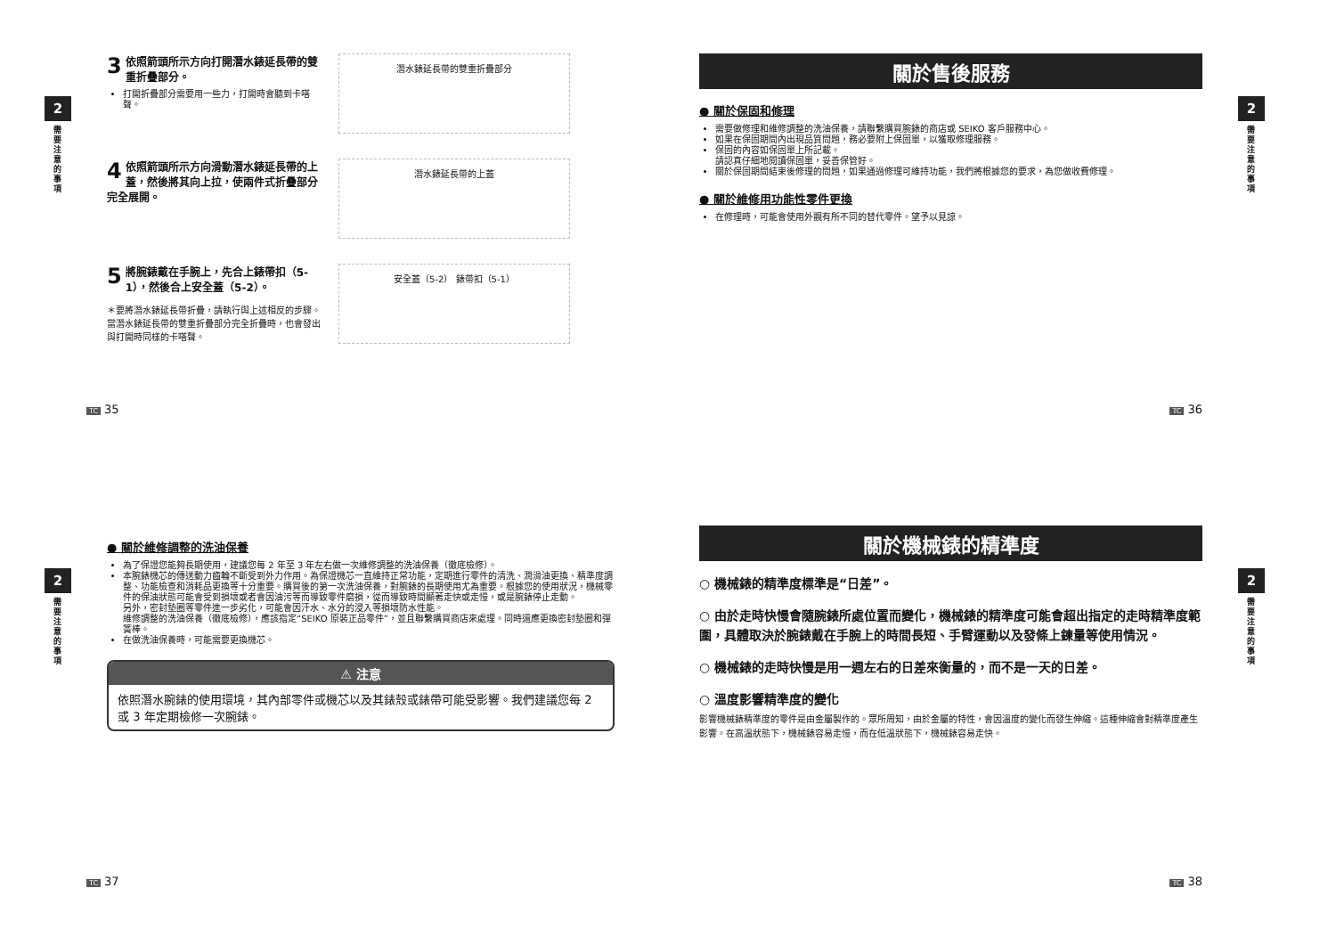2
需要注意的事項
3 依照箭頭所示方向打開潛水錶延長帶的雙重折疊部分。
打開折疊部分需要用一些力，打開時會聽到卡嗒聲。
潛水錶延長帶的雙重折疊部分
4 依照箭頭所示方向滑動潛水錶延長帶的上蓋，然後將其向上拉，使兩件式折疊部分完全展開。
潛水錶延長帶的上蓋
5 將腕錶戴在手腕上，先合上錶帶扣（5-1），然後合上安全蓋（5-2）。
＊要將潛水錶延長帶折疊，請執行與上述相反的步驟。當潛水錶延長帶的雙重折疊部分完全折疊時，也會發出與打開時同樣的卡嗒聲。
安全蓋（5-2） 錶帶扣（5-1）
TC 35
關於售後服務
● 關於保固和修理
需要做修理和維修調整的洗油保養，請聯繫購買腕錶的商店或 SEIKO 客戶服務中心。
如果在保固期間內出現品質問題，務必要附上保固單，以獲取修理服務。
保固的內容如保固單上所記載。
請認真仔細地閱讀保固單，妥善保管好。
關於保固期間結束後修理的問題，如果通過修理可維持功能，我們將根據您的要求，為您做收費修理。
● 關於維修用功能性零件更換
在修理時，可能會使用外觀有所不同的替代零件。望予以見諒。
2
需要注意的事項
TC 36
2
需要注意的事項
● 關於維修調整的洗油保養
為了保證您能夠長期使用，建議您每 2 年至 3 年左右做一次維修調整的洗油保養（徹底檢修）。
本腕錶機芯的傳送動力齒輪不斷受到外力作用。為保證機芯一直維持正常功能，定期進行零件的清洗、潤滑油更換、精準度調整、功能檢查和消耗品更換等十分重要。購買後的第一次洗油保養，對腕錶的長期使用尤為重要。根據您的使用狀況，機械零件的保油狀態可能會受到損壞或者會因油污等而導致零件磨損，從而導致時間顯著走快或走慢，或是腕錶停止走動。
另外，密封墊圈等零件進一步劣化，可能會因汗水、水分的浸入等損壞防水性能。
維修調整的洗油保養（徹底檢修），應該指定“SEIKO 原裝正品零件”，並且聯繫購買商店來處理。同時還應更換密封墊圈和彈簧棒。
在做洗油保養時，可能需要更換機芯。
⚠ 注意
依照潛水腕錶的使用環境，其內部零件或機芯以及其錶殼或錶帶可能受影響。我們建議您每 2 或 3 年定期檢修一次腕錶。
TC 37
關於機械錶的精準度
○ 機械錶的精準度標準是“日差”。
○ 由於走時快慢會隨腕錶所處位置而變化，機械錶的精準度可能會超出指定的走時精準度範圍，具體取決於腕錶戴在手腕上的時間長短、手臂運動以及發條上鍊量等使用情況。
○ 機械錶的走時快慢是用一週左右的日差來衡量的，而不是一天的日差。
○ 溫度影響精準度的變化
影響機械錶精準度的零件是由金屬製作的。眾所周知，由於金屬的特性，會因溫度的變化而發生伸縮。這種伸縮會對精準度產生影響。在高溫狀態下，機械錶容易走慢，而在低溫狀態下，機械錶容易走快。
2
需要注意的事項
TC 38